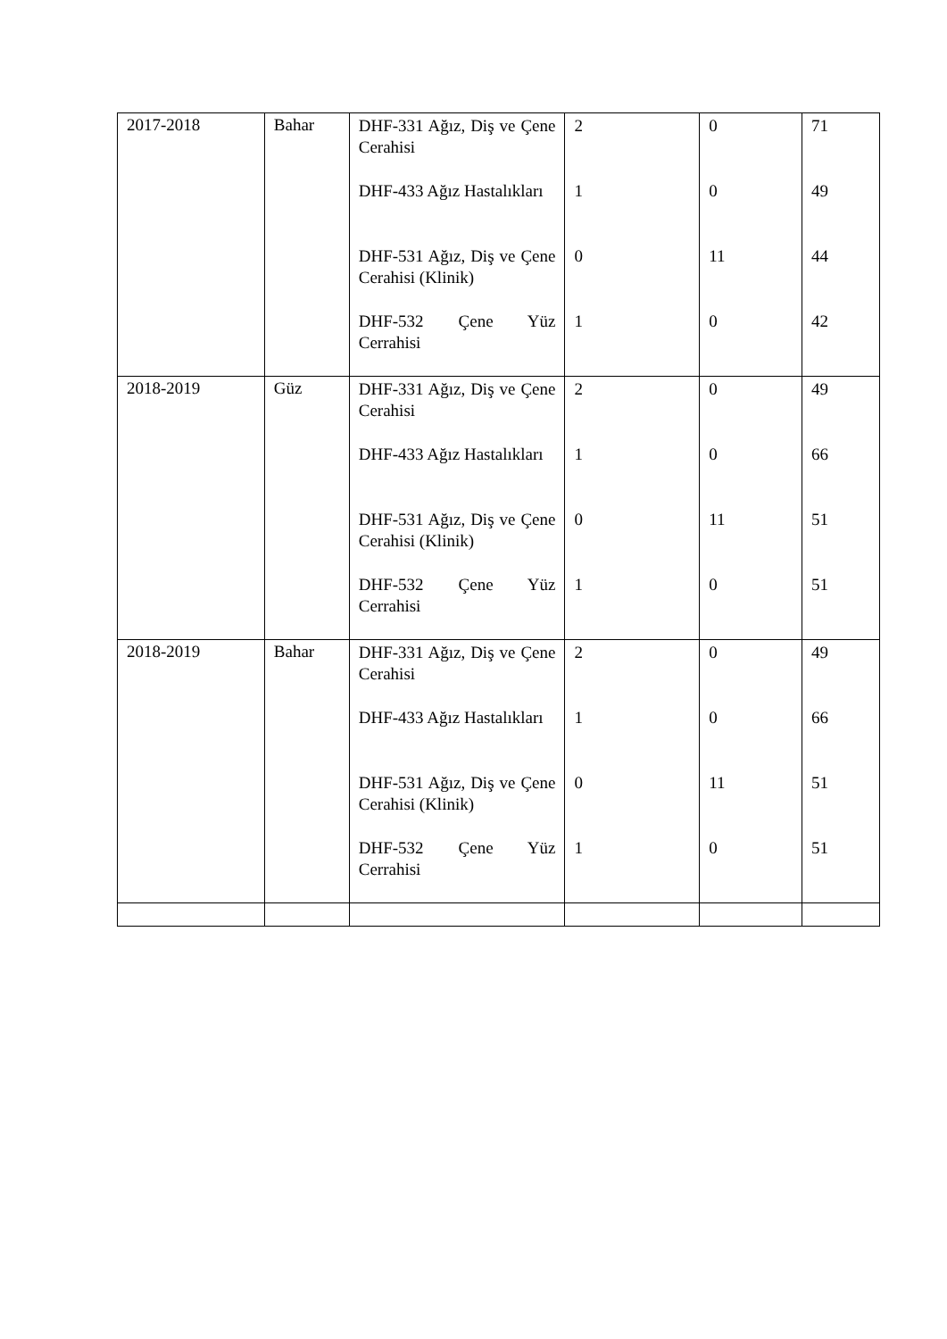| 2017-2018 | Bahar | DHF-331 Ağız, Diş ve Çene Cerahisi DHF-433 Ağız Hastalıkları DHF-531 Ağız, Diş ve Çene Cerahisi (Klinik) DHF-532 Çene Yüz Cerrahisi | 2 1 0 1 | 0 0 11 0 | 71 49 44 42 |
| 2018-2019 | Güz | DHF-331 Ağız, Diş ve Çene Cerahisi DHF-433 Ağız Hastalıkları DHF-531 Ağız, Diş ve Çene Cerahisi (Klinik) DHF-532 Çene Yüz Cerrahisi | 2 1 0 1 | 0 0 11 0 | 49 66 51 51 |
| 2018-2019 | Bahar | DHF-331 Ağız, Diş ve Çene Cerahisi DHF-433 Ağız Hastalıkları DHF-531 Ağız, Diş ve Çene Cerahisi (Klinik) DHF-532 Çene Yüz Cerrahisi | 2 1 0 1 | 0 0 11 0 | 49 66 51 51 |